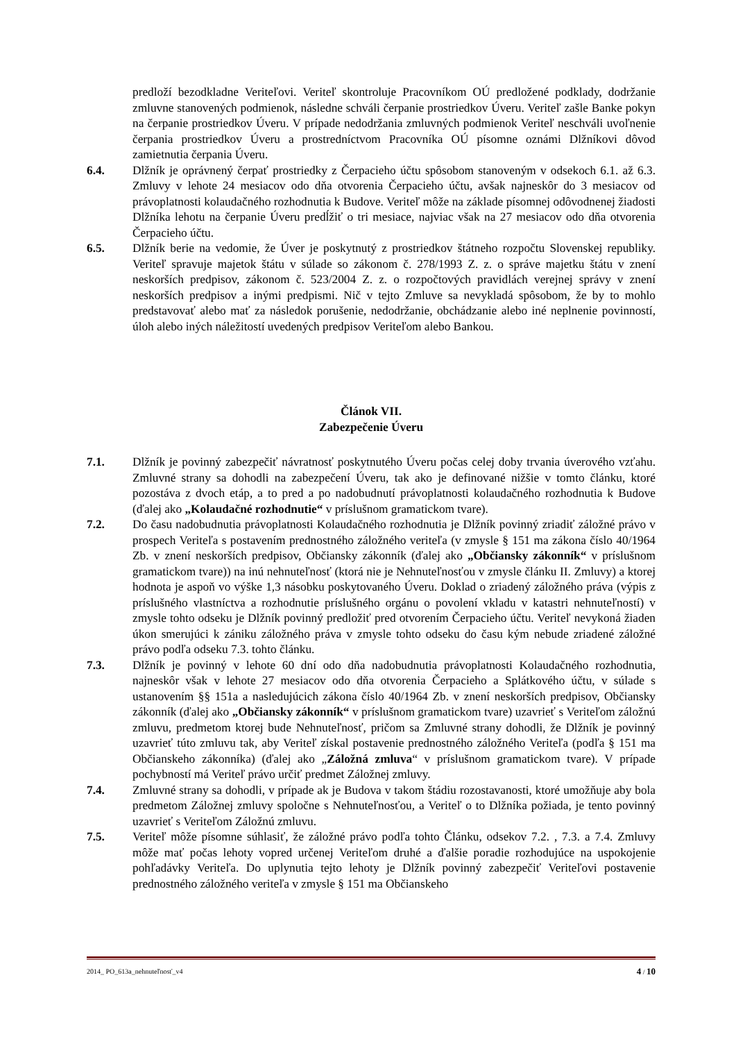predloží bezodkladne Veriteľovi. Veriteľ skontroluje Pracovníkom OÚ predložené podklady, dodržanie zmluvne stanovených podmienok, následne schváli čerpanie prostriedkov Úveru. Veriteľ zašle Banke pokyn na čerpanie prostriedkov Úveru. V prípade nedodržania zmluvných podmienok Veriteľ neschváli uvoľnenie čerpania prostriedkov Úveru a prostredníctvom Pracovníka OÚ písomne oznámi Dlžníkovi dôvod zamietnutia čerpania Úveru.
6.4. Dlžník je oprávnený čerpať prostriedky z Čerpacieho účtu spôsobom stanoveným v odsekoch 6.1. až 6.3. Zmluvy v lehote 24 mesiacov odo dňa otvorenia Čerpacieho účtu, avšak najneskôr do 3 mesiacov od právoplatnosti kolaudačného rozhodnutia k Budove. Veriteľ môže na základe písomnej odôvodnenej žiadosti Dlžníka lehotu na čerpanie Úveru predĺžiť o tri mesiace, najviac však na 27 mesiacov odo dňa otvorenia Čerpacieho účtu.
6.5. Dlžník berie na vedomie, že Úver je poskytnutý z prostriedkov štátneho rozpočtu Slovenskej republiky. Veriteľ spravuje majetok štátu v súlade so zákonom č. 278/1993 Z. z. o správe majetku štátu v znení neskorších predpisov, zákonom č. 523/2004 Z. z. o rozpočtových pravidlách verejnej správy v znení neskorších predpisov a inými predpismi. Nič v tejto Zmluve sa nevykladá spôsobom, že by to mohlo predstavovať alebo mať za následok porušenie, nedodržanie, obchádzanie alebo iné neplnenie povinností, úloh alebo iných náležitostí uvedených predpisov Veriteľom alebo Bankou.
Článok VII.
Zabezpečenie Úveru
7.1. Dlžník je povinný zabezpečiť návratnosť poskytnutého Úveru počas celej doby trvania úverového vzťahu. Zmluvné strany sa dohodli na zabezpečení Úveru, tak ako je definované nižšie v tomto článku, ktoré pozostáva z dvoch etáp, a to pred a po nadobudnutí právoplatnosti kolaudačného rozhodnutia k Budove (ďalej ako „Kolaudačné rozhodnutie“ v príslušnom gramatickom tvare).
7.2. Do času nadobudnutia právoplatnosti Kolaudačného rozhodnutia je Dlžník povinný zriadiť záložné právo v prospech Veriteľa s postavením prednostného záložného veriteľa (v zmysle § 151 ma zákona číslo 40/1964 Zb. v znení neskorších predpisov, Občiansky zákonník (ďalej ako „Občiansky zákonník“ v príslušnom gramatickom tvare)) na inú nehnuteľnosť (ktorá nie je Nehnuteľnosťou v zmysle článku II. Zmluvy) a ktorej hodnota je aspoň vo výške 1,3 násobku poskytovaného Úveru. Doklad o zriadený záložného práva (výpis z príslušného vlastníctva a rozhodnutie príslušného orgánu o povolení vkladu v katastri nehnuteľností) v zmysle tohto odseku je Dlžník povinný predložiť pred otvorením Čerpacieho účtu. Veriteľ nevykoná žiaden úkon smerujúci k zániku záložného práva v zmysle tohto odseku do času kým nebude zriadené záložné právo podľa odseku 7.3. tohto článku.
7.3. Dlžník je povinný v lehote 60 dní odo dňa nadobudnutia právoplatnosti Kolaudačného rozhodnutia, najneskôr však v lehote 27 mesiacov odo dňa otvorenia Čerpacieho a Splátkového účtu, v súlade s ustanovením §§ 151a a nasledujúcich zákona číslo 40/1964 Zb. v znení neskorších predpisov, Občiansky zákonník (ďalej ako „Občiansky zákonník“ v príslušnom gramatickom tvare) uzavrieť s Veriteľom záložnú zmluvu, predmetom ktorej bude Nehnuteľnosť, pričom sa Zmluvné strany dohodli, že Dlžník je povinný uzavrieť túto zmluvu tak, aby Veriteľ získal postavenie prednostného záložného Veriteľa (podľa § 151 ma Občianskeho zákonníka) (ďalej ako „Záložná zmluva“ v príslušnom gramatickom tvare). V prípade pochybností má Veriteľ právo určiť predmet Záložnej zmluvy.
7.4. Zmluvné strany sa dohodli, v prípade ak je Budova v takom štádiu rozostavanosti, ktoré umožňuje aby bola predmetom Záložnej zmluvy spoločne s Nehnuteľnosťou, a Veriteľ o to Dlžníka požiada, je tento povinný uzavrieť s Veriteľom Záložnú zmluvu.
7.5. Veriteľ môže písomne súhlasiť, že záložné právo podľa tohto Článku, odsekov 7.2. , 7.3. a 7.4. Zmluvy môže mať počas lehoty vopred určenej Veriteľom druhé a ďalšie poradie rozhodujúce na uspokojenie pohľadávky Veriteľa. Do uplynutia tejto lehoty je Dlžník povinný zabezpečiť Veriteľovi postavenie prednostného záložného veriteľa v zmysle § 151 ma Občianskeho
2014_ PO_613a_nehnuteľnosť_v4 4 / 10